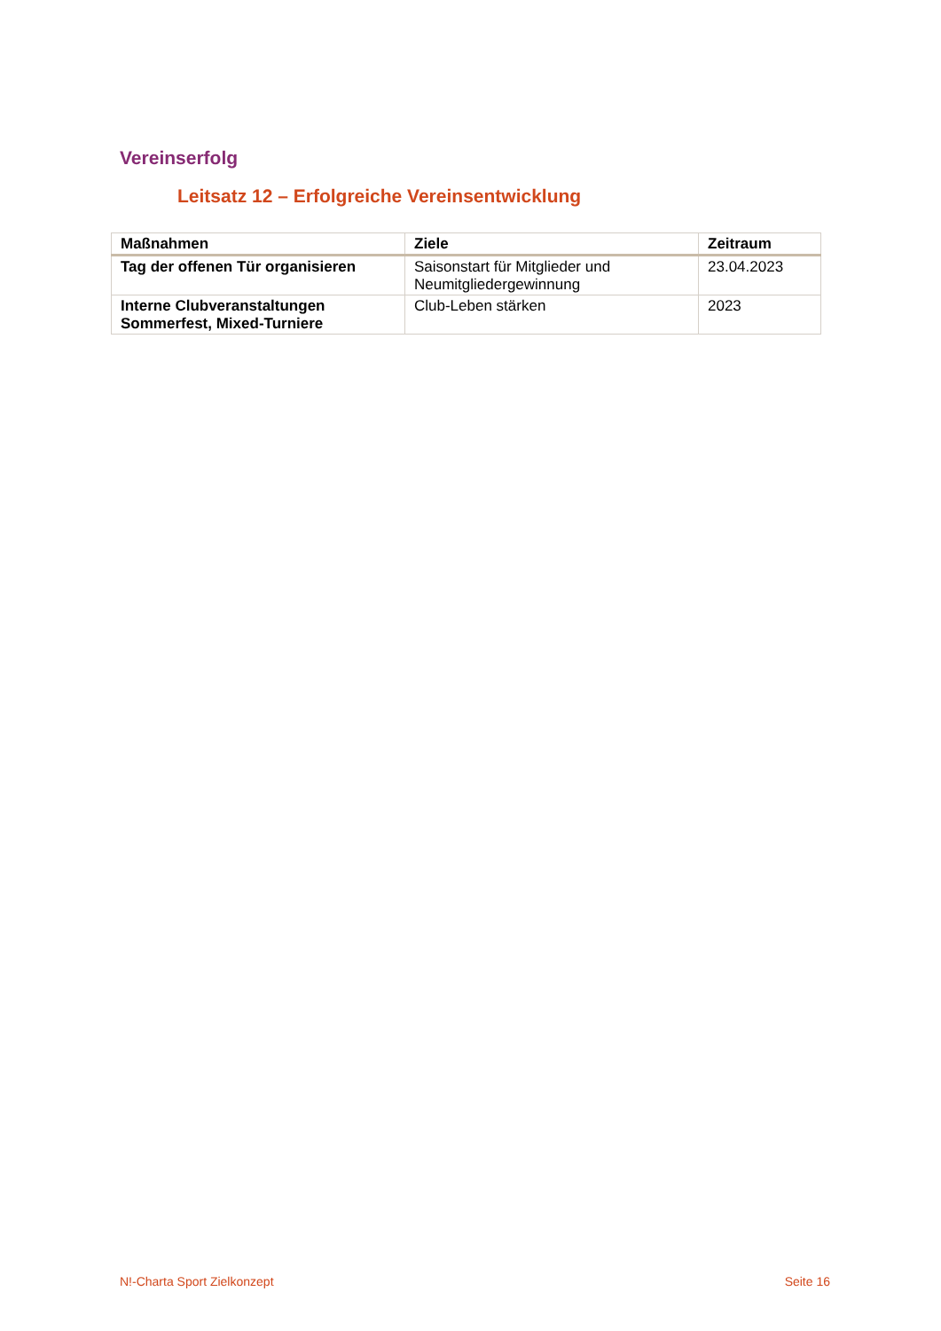Vereinserfolg
Leitsatz 12 – Erfolgreiche Vereinsentwicklung
| Maßnahmen | Ziele | Zeitraum |
| --- | --- | --- |
| Tag der offenen Tür organisieren | Saisonstart für Mitglieder und Neumitgliedergewinnung | 23.04.2023 |
| Interne Clubveranstaltungen Sommerfest, Mixed-Turniere | Club-Leben stärken | 2023 |
N!-Charta Sport Zielkonzept Seite 16